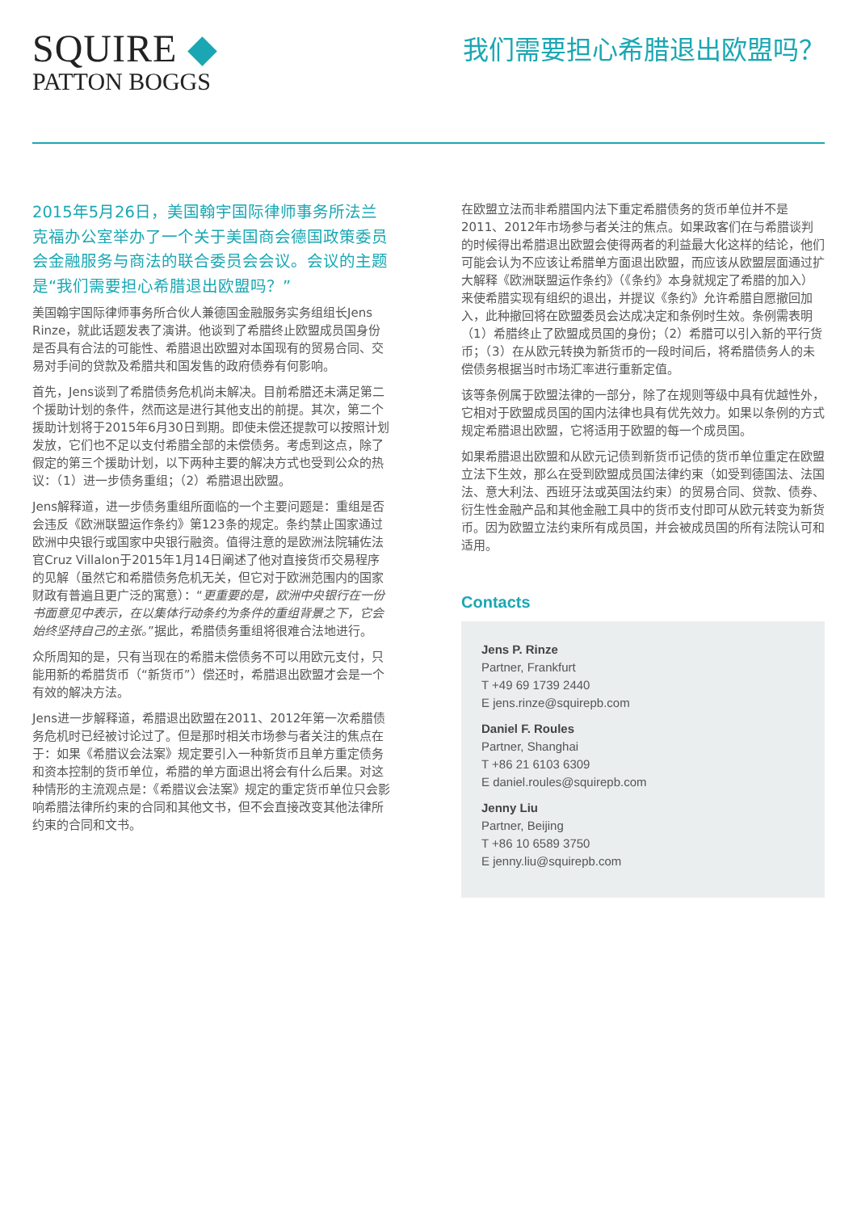SQUIRE ◆
PATTON BOGGS
我们需要担心希腊退出欧盟吗？
2015年5月26日，美国翰宇国际律师事务所法兰克福办公室举办了一个关于美国商会德国政策委员会金融服务与商法的联合委员会会议。会议的主题是“我们需要担心希腊退出欧盟吗？”
美国翰宇国际律师事务所合伙人兼德国金融服务实务组组长Jens Rinze，就此话题发表了演讲。他谈到了希腊终止欧盟成员国身份是否具有合法的可能性、希腊退出欧盟对本国现有的贸易合同、交易对手间的贷款及希腊共和国发售的政府债券有何影响。
首先，Jens谈到了希腊债务危机尚未解决。目前希腊还未满足第二个援助计划的条件，然而这是进行其他支出的前提。其次，第二个援助计划将于2015年6月30日到期。即使未偿还提款可以按照计划发放，它们也不足以支付希腊全部的未偿债务。考虑到这点，除了假定的第三个援助计划，以下两种主要的解决方式也受到公众的热议：（1）进一步债务重组；（2）希腊退出欧盟。
Jens解释道，进一步债务重组所面临的一个主要问题是：重组是否会违反《欧洲联盟运作条约》第123条的规定。条约禁止国家通过欧洲中央银行或国家中央银行融资。值得注意的是欧洲法院辅佐法官Cruz Villalon于2015年1月14日阐述了他对直接货币交易程序的见解（虽然它和希腊债务危机无关，但它对于欧洲范围内的国家财政有普遍且更广泛的寓意）：“更重要的是，欧洲中央银行在一份书面意见中表示，在以集体行动条约为条件的重组背景之下，它会始终坚持自己的主张。”据此，希腊债务重组将很难合法地进行。
众所周知的是，只有当现在的希腊未偿债务不可以用欧元支付，只能用新的希腊货币（“新货币”）偿还时，希腊退出欧盟才会是一个有效的解决方法。
Jens进一步解释道，希腊退出欧盟在2011、2012年第一次希腊债务危机时已经被讨论过了。但是那时相关市场参与者关注的焦点在于：如果《希腊议会法案》规定要引入一种新货币且单方重定债务和资本控制的货币单位，希腊的单方面退出将会有什么后果。对这种情形的主流观点是：《希腊议会法案》规定的重定货币单位只会影响希腊法律所约束的合同和其他文书，但不会直接改变其他法律所约束的合同和文书。
在欧盟立法而非希腊国内法下重定希腊债务的货币单位并不是2011、2012年市场参与者关注的焦点。如果政客们在与希腊谈判的时候得出希腊退出欧盟会使得两者的利益最大化这样的结论，他们可能会认为不应该让希腊单方面退出欧盟，而应该从欧盟层面通过扩大解释《欧洲联盟运作条约》（《条约》本身就规定了希腊的加入）来使希腊实现有组织的退出，并提议《条约》允许希腊自愿撤回加入，此种撤回将在欧盟委员会达成决定和条例时生效。条例需表明（1）希腊终止了欧盟成员国的身份；（2）希腊可以引入新的平行货币；（3）在从欧元转换为新货币的一段时间后，将希腊债务人的未偿债务根据当时市场汇率进行重新定值。
该等条例属于欧盟法律的一部分，除了在规则等级中具有优越性外，它相对于欧盟成员国的国内法律也具有优先效力。如果以条例的方式规定希腊退出欧盟，它将适用于欧盟的每一个成员国。
如果希腊退出欧盟和从欧元记债到新货币记债的货币单位重定在欧盟立法下生效，那么在受到欧盟成员国法律约束（如受到德国法、法国法、意大利法、西班牙法或英国法约束）的贸易合同、贷款、债券、衍生性金融产品和其他金融工具中的货币支付即可从欧元转变为新货币。因为欧盟立法约束所有成员国，并会被成员国的所有法院认可和适用。
Contacts
Jens P. Rinze
Partner, Frankfurt
T +49 69 1739 2440
E jens.rinze@squirepb.com
Daniel F. Roules
Partner, Shanghai
T +86 21 6103 6309
E daniel.roules@squirepb.com
Jenny Liu
Partner, Beijing
T +86 10 6589 3750
E jenny.liu@squirepb.com